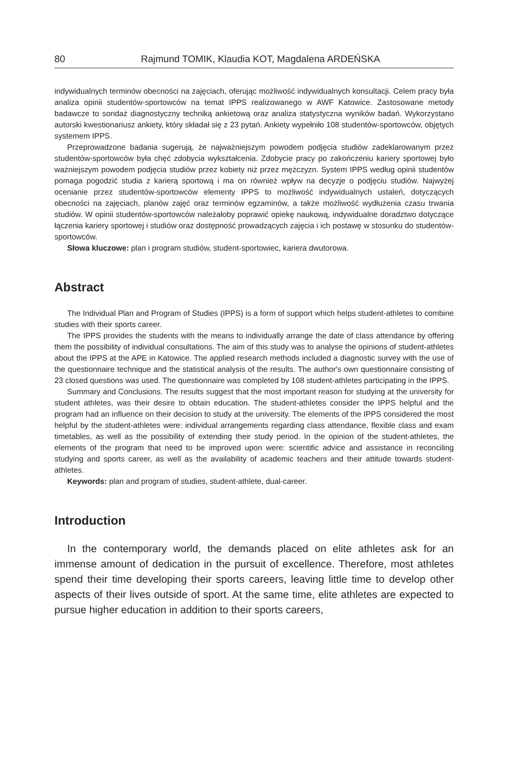80 Rajmund TOMIK, Klaudia KOT, Magdalena ARDEŃSKA
indywidualnych terminów obecności na zajęciach, oferując możliwość indywidualnych konsultacji. Celem pracy była analiza opinii studentów-sportowców na temat IPPS realizowanego w AWF Katowice. Zastosowane metody badawcze to sondaż diagnostyczny techniką ankietową oraz analiza statystyczna wyników badań. Wykorzystano autorski kwestionariusz ankiety, który składał się z 23 pytań. Ankiety wypełniło 108 studentów-sportowców, objętych systemem IPPS.
Przeprowadzone badania sugerują, że najważniejszym powodem podjęcia studiów zadeklarowanym przez studentów-sportowców była chęć zdobycia wykształcenia. Zdobycie pracy po zakończeniu kariery sportowej było ważniejszym powodem podjęcia studiów przez kobiety niż przez mężczyzn. System IPPS według opinii studentów pomaga pogodzić studia z karierą sportową i ma on również wpływ na decyzje o podjęciu studiów. Najwyżej ocenianie przez studentów-sportowców elementy IPPS to możliwość indywidualnych ustaleń, dotyczących obecności na zajęciach, planów zajęć oraz terminów egzaminów, a także możliwość wydłużenia czasu trwania studiów. W opinii studentów-sportowców należałoby poprawić opiekę naukową, indywidualne doradztwo dotyczące łączenia kariery sportowej i studiów oraz dostępność prowadzących zajęcia i ich postawę w stosunku do studentów-sportowców.
Słowa kluczowe: plan i program studiów, student-sportowiec, kariera dwutorowa.
Abstract
The Individual Plan and Program of Studies (IPPS) is a form of support which helps student-athletes to combine studies with their sports career.
The IPPS provides the students with the means to individually arrange the date of class attendance by offering them the possibility of individual consultations. The aim of this study was to analyse the opinions of student-athletes about the IPPS at the APE in Katowice. The applied research methods included a diagnostic survey with the use of the questionnaire technique and the statistical analysis of the results. The author's own questionnaire consisting of 23 closed questions was used. The questionnaire was completed by 108 student-athletes participating in the IPPS.
Summary and Conclusions. The results suggest that the most important reason for studying at the university for student athletes, was their desire to obtain education. The student-athletes consider the IPPS helpful and the program had an influence on their decision to study at the university. The elements of the IPPS considered the most helpful by the student-athletes were: individual arrangements regarding class attendance, flexible class and exam timetables, as well as the possibility of extending their study period. In the opinion of the student-athletes, the elements of the program that need to be improved upon were: scientific advice and assistance in reconciling studying and sports career, as well as the availability of academic teachers and their attitude towards student-athletes.
Keywords: plan and program of studies, student-athlete, dual-career.
Introduction
In the contemporary world, the demands placed on elite athletes ask for an immense amount of dedication in the pursuit of excellence. Therefore, most athletes spend their time developing their sports careers, leaving little time to develop other aspects of their lives outside of sport. At the same time, elite athletes are expected to pursue higher education in addition to their sports careers,